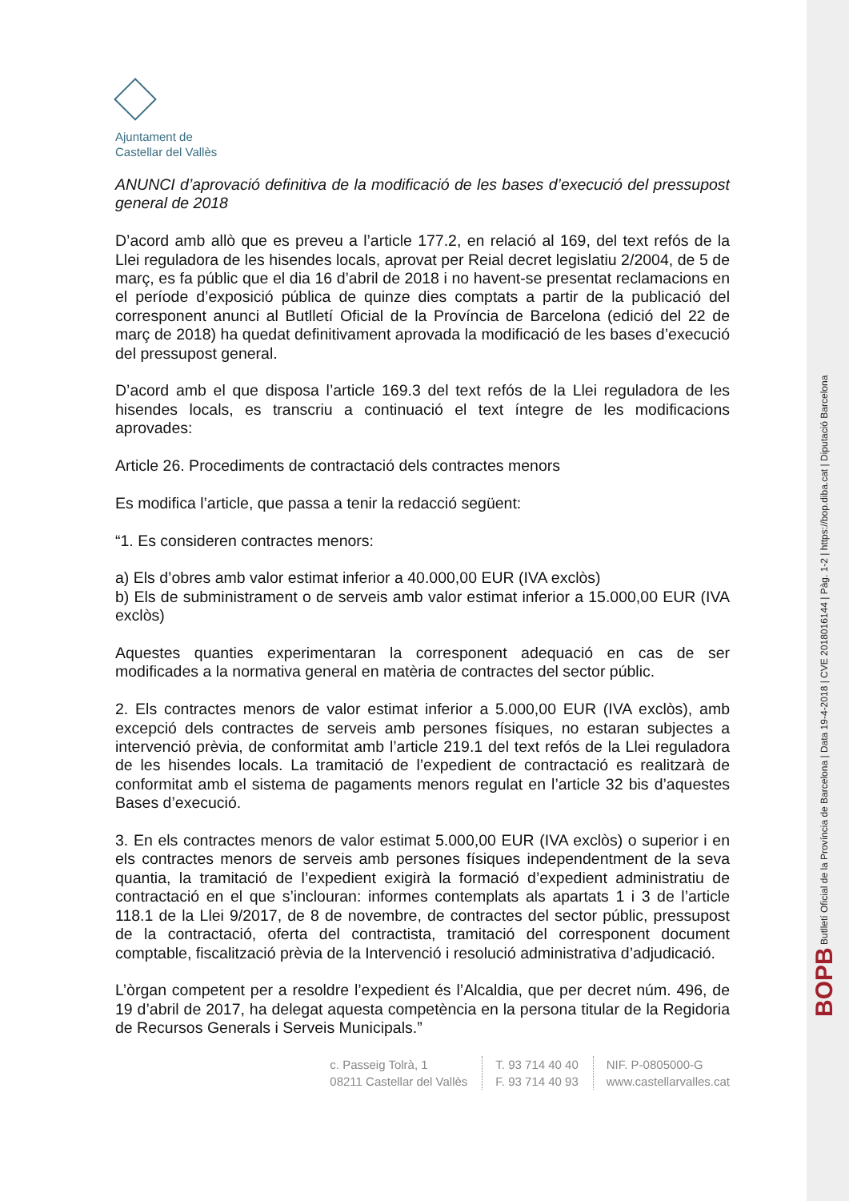Ajuntament de
Castellar del Vallès
ANUNCI d’aprovació definitiva de la modificació de les bases d’execució del pressupost general de 2018
D’acord amb allò que es preveu a l’article 177.2, en relació al 169, del text refós de la Llei reguladora de les hisendes locals, aprovat per Reial decret legislatiu 2/2004, de 5 de març, es fa públic que el dia 16 d’abril de 2018 i no havent-se presentat reclamacions en el període d’exposició pública de quinze dies comptats a partir de la publicació del corresponent anunci al Butlletí Oficial de la Província de Barcelona (edició del 22 de març de 2018) ha quedat definitivament aprovada la modificació de les bases d’execució del pressupost general.
D’acord amb el que disposa l’article 169.3 del text refós de la Llei reguladora de les hisendes locals, es transcriu a continuació el text íntegre de les modificacions aprovades:
Article 26. Procediments de contractació dels contractes menors
Es modifica l’article, que passa a tenir la redacció següent:
“1. Es consideren contractes menors:
a) Els d’obres amb valor estimat inferior a 40.000,00 EUR (IVA exclòs)
b) Els de subministrament o de serveis amb valor estimat inferior a 15.000,00 EUR (IVA exclòs)
Aquestes quanties experimentaran la corresponent adequació en cas de ser modificades a la normativa general en matèria de contractes del sector públic.
2. Els contractes menors de valor estimat inferior a 5.000,00 EUR (IVA exclòs), amb excepció dels contractes de serveis amb persones físiques, no estaran subjectes a intervenció prèvia, de conformitat amb l’article 219.1 del text refós de la Llei reguladora de les hisendes locals. La tramitació de l’expedient de contractació es realitzarà de conformitat amb el sistema de pagaments menors regulat en l’article 32 bis d’aquestes Bases d’execució.
3. En els contractes menors de valor estimat 5.000,00 EUR (IVA exclòs) o superior i en els contractes menors de serveis amb persones físiques independentment de la seva quantia, la tramitació de l’expedient exigirà la formació d’expedient administratiu de contractació en el que s’inclouran: informes contemplats als apartats 1 i 3 de l’article 118.1 de la Llei 9/2017, de 8 de novembre, de contractes del sector públic, pressupost de la contractació, oferta del contractista, tramitació del corresponent document comptable, fiscalització prèvia de la Intervenció i resolució administrativa d’adjudicació.
L’òrgan competent per a resoldre l’expedient és l’Alcaldia, que per decret núm. 496, de 19 d’abril de 2017, ha delegat aquesta competència en la persona titular de la Regidoria de Recursos Generals i Serveis Municipals.”
c. Passeig Tolrà, 1
08211 Castellar del Vallès
T. 93 714 40 40
F. 93 714 40 93
NIF. P-0805000-G
www.castellarvalles.cat
BOPB Butlletí Oficial de la Província de Barcelona | Data 19-4-2018 | CVE 2018016144 | Pàg. 1-2 | https://bop.diba.cat | Diputació Barcelona